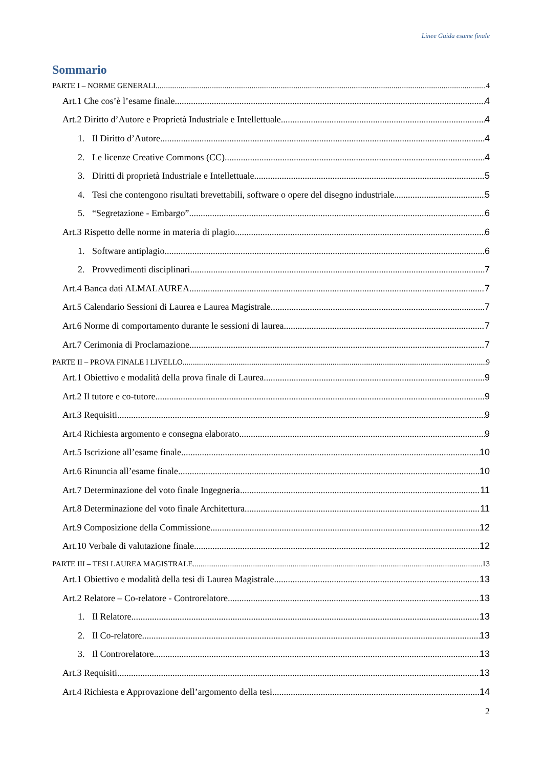Linee Guida esame finale
Sommario
PARTE I – NORME GENERALI 4
Art.1 Che cos’è l’esame finale 4
Art.2 Diritto d’Autore e Proprietà Industriale e Intellettuale 4
1. Il Diritto d’Autore 4
2. Le licenze Creative Commons (CC) 4
3. Diritti di proprietà Industriale e Intellettuale 5
4. Tesi che contengono risultati brevettabili, software o opere del disegno industriale 5
5. “Segretazione - Embargo” 6
Art.3 Rispetto delle norme in materia di plagio 6
1. Software antiplagio 6
2. Provvedimenti disciplinari 7
Art.4 Banca dati ALMALAUREA 7
Art.5 Calendario Sessioni di Laurea e Laurea Magistrale 7
Art.6 Norme di comportamento durante le sessioni di laurea 7
Art.7 Cerimonia di Proclamazione 7
PARTE II – PROVA FINALE I LIVELLO 9
Art.1 Obiettivo e modalità della prova finale di Laurea 9
Art.2 Il tutore e co-tutore 9
Art.3 Requisiti 9
Art.4 Richiesta argomento e consegna elaborato 9
Art.5 Iscrizione all’esame finale 10
Art.6 Rinuncia all’esame finale 10
Art.7 Determinazione del voto finale Ingegneria 11
Art.8 Determinazione del voto finale Architettura 11
Art.9 Composizione della Commissione 12
Art.10 Verbale di valutazione finale 12
PARTE III – TESI LAUREA MAGISTRALE 13
Art.1 Obiettivo e modalità della tesi di Laurea Magistrale 13
Art.2 Relatore – Co-relatore - Controrelatore 13
1. Il Relatore 13
2. Il Co-relatore 13
3. Il Controrelatore 13
Art.3 Requisiti 13
Art.4 Richiesta e Approvazione dell’argomento della tesi 14
2